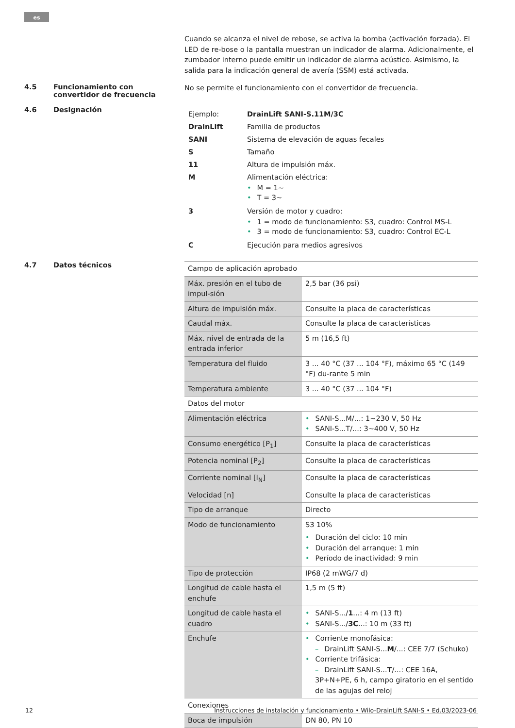es
Cuando se alcanza el nivel de rebose, se activa la bomba (activación forzada). El LED de re-bose o la pantalla muestran un indicador de alarma. Adicionalmente, el zumbador interno puede emitir un indicador de alarma acústico. Asimismo, la salida para la indicación general de avería (SSM) está activada.
4.5 Funcionamiento con convertidor de frecuencia
No se permite el funcionamiento con el convertidor de frecuencia.
4.6 Designación
| Ejemplo: | DrainLift SANI-S.11M/3C |
| DrainLift | Familia de productos |
| SANI | Sistema de elevación de aguas fecales |
| S | Tamaño |
| 11 | Altura de impulsión máx. |
| M | Alimentación eléctrica: • M = 1~ • T = 3~ |
| 3 | Versión de motor y cuadro: • 1 = modo de funcionamiento: S3, cuadro: Control MS-L • 3 = modo de funcionamiento: S3, cuadro: Control EC-L |
| C | Ejecución para medios agresivos |
4.7 Datos técnicos
| Campo de aplicación aprobado | |
| Máx. presión en el tubo de impul-sión | 2,5 bar (36 psi) |
| Altura de impulsión máx. | Consulte la placa de características |
| Caudal máx. | Consulte la placa de características |
| Máx. nivel de entrada de la entrada inferior | 5 m (16,5 ft) |
| Temperatura del fluido | 3 ... 40 °C (37 ... 104 °F), máximo 65 °C (149 °F) du-rante 5 min |
| Temperatura ambiente | 3 ... 40 °C (37 ... 104 °F) |
| Datos del motor | |
| Alimentación eléctrica | • SANI-S...M/...: 1~230 V, 50 Hz • SANI-S...T/...: 3~400 V, 50 Hz |
| Consumo energético [P<sub>1</sub>] | Consulte la placa de características |
| Potencia nominal [P<sub>2</sub>] | Consulte la placa de características |
| Corriente nominal [I<sub>N</sub>] | Consulte la placa de características |
| Velocidad [n] | Consulte la placa de características |
| Tipo de arranque | Directo |
| Modo de funcionamiento | S3 10% • Duración del ciclo: 10 min • Duración del arranque: 1 min • Período de inactividad: 9 min |
| Tipo de protección | IP68 (2 mWG/7 d) |
| Longitud de cable hasta el enchufe | 1,5 m (5 ft) |
| Longitud de cable hasta el cuadro | • SANI-S.../ 1 ...: 4 m (13 ft) • SANI-S.../ 3C ...: 10 m (33 ft) |
| Enchufe | • Corriente monofásica: – DrainLift SANI-S... M /...: CEE 7/7 (Schuko) • Corriente trifásica: – DrainLift SANI-S... T /...: CEE 16A, 3P+N+PE, 6 h, campo giratorio en el sentido de las agujas del reloj |
| Conexiones | |
| Boca de impulsión | DN 80, PN 10 |
12 Instrucciones de instalación y funcionamiento • Wilo-DrainLift SANI-S • Ed.03/2023-06